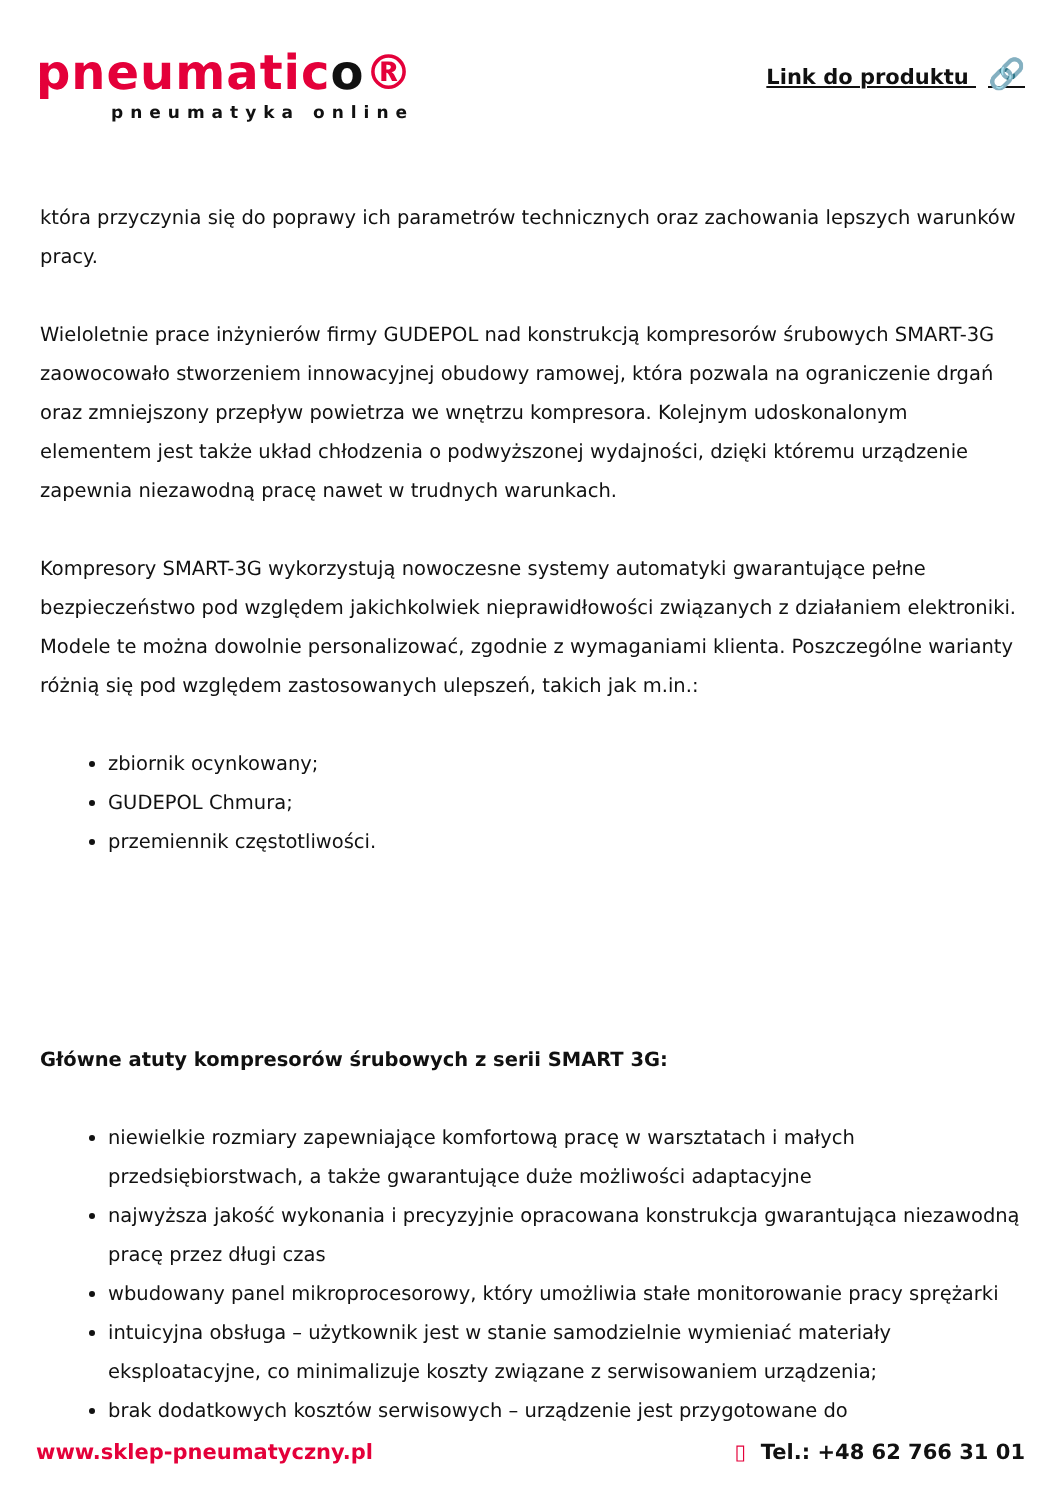pneumatico®
pneumatyka online
Link do produktu 🔗
która przyczynia się do poprawy ich parametrów technicznych oraz zachowania lepszych warunków pracy.
Wieloletnie prace inżynierów firmy GUDEPOL nad konstrukcją kompresorów śrubowych SMART-3G zaowocowało stworzeniem innowacyjnej obudowy ramowej, która pozwala na ograniczenie drgań oraz zmniejszony przepływ powietrza we wnętrzu kompresora. Kolejnym udoskonalonym elementem jest także układ chłodzenia o podwyższonej wydajności, dzięki któremu urządzenie zapewnia niezawodną pracę nawet w trudnych warunkach.
Kompresory SMART-3G wykorzystują nowoczesne systemy automatyki gwarantujące pełne bezpieczeństwo pod względem jakichkolwiek nieprawidłowości związanych z działaniem elektroniki. Modele te można dowolnie personalizować, zgodnie z wymaganiami klienta. Poszczególne warianty różnią się pod względem zastosowanych ulepszeń, takich jak m.in.:
zbiornik ocynkowany;
GUDEPOL Chmura;
przemiennik częstotliwości.
Główne atuty kompresorów śrubowych z serii SMART 3G:
niewielkie rozmiary zapewniające komfortową pracę w warsztatach i małych przedsiębiorstwach, a także gwarantujące duże możliwości adaptacyjne
najwyższa jakość wykonania i precyzyjnie opracowana konstrukcja gwarantująca niezawodną pracę przez długi czas
wbudowany panel mikroprocesorowy, który umożliwia stałe monitorowanie pracy sprężarki
intuicyjna obsługa – użytkownik jest w stanie samodzielnie wymieniać materiały eksploatacyjne, co minimalizuje koszty związane z serwisowaniem urządzenia;
brak dodatkowych kosztów serwisowych – urządzenie jest przygotowane do
www.sklep-pneumatyczny.pl ▯ Tel.: +48 62 766 31 01